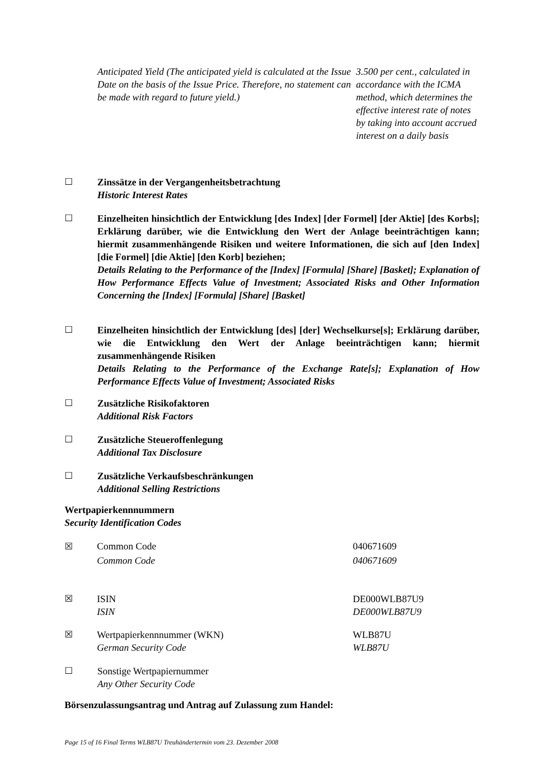Anticipated Yield (The anticipated yield is calculated at the Issue Date on the basis of the Issue Price. Therefore, no statement can be made with regard to future yield.)
3.500 per cent., calculated in accordance with the ICMA method, which determines the effective interest rate of notes by taking into account accrued interest on a daily basis
☐ Zinssätze in der Vergangenheitsbetrachtung
Historic Interest Rates
☐ Einzelheiten hinsichtlich der Entwicklung [des Index] [der Formel] [der Aktie] [des Korbs]; Erklärung darüber, wie die Entwicklung den Wert der Anlage beeinträchtigen kann; hiermit zusammenhängende Risiken und weitere Informationen, die sich auf [den Index] [die Formel] [die Aktie] [den Korb] beziehen;
Details Relating to the Performance of the [Index] [Formula] [Share] [Basket]; Explanation of How Performance Effects Value of Investment; Associated Risks and Other Information Concerning the [Index] [Formula] [Share] [Basket]
☐ Einzelheiten hinsichtlich der Entwicklung [des] [der] Wechselkurse[s]; Erklärung darüber, wie die Entwicklung den Wert der Anlage beeinträchtigen kann; hiermit zusammenhängende Risiken
Details Relating to the Performance of the Exchange Rate[s]; Explanation of How Performance Effects Value of Investment; Associated Risks
☐ Zusätzliche Risikofaktoren
Additional Risk Factors
☐ Zusätzliche Steueroffenlegung
Additional Tax Disclosure
☐ Zusätzliche Verkaufsbeschränkungen
Additional Selling Restrictions
Wertpapierkennnummern
Security Identification Codes
☒ Common Code
Common Code
040671609
040671609
☒ ISIN
ISIN
DE000WLB87U9
DE000WLB87U9
☒ Wertpapierkennnummer (WKN)
German Security Code
WLB87U
WLB87U
☐ Sonstige Wertpapiernummer
Any Other Security Code
Börsenzulassungsantrag und Antrag auf Zulassung zum Handel:
Page 15 of 16 Final Terms WLB87U Treuhändertermin vom 23. Dezember 2008